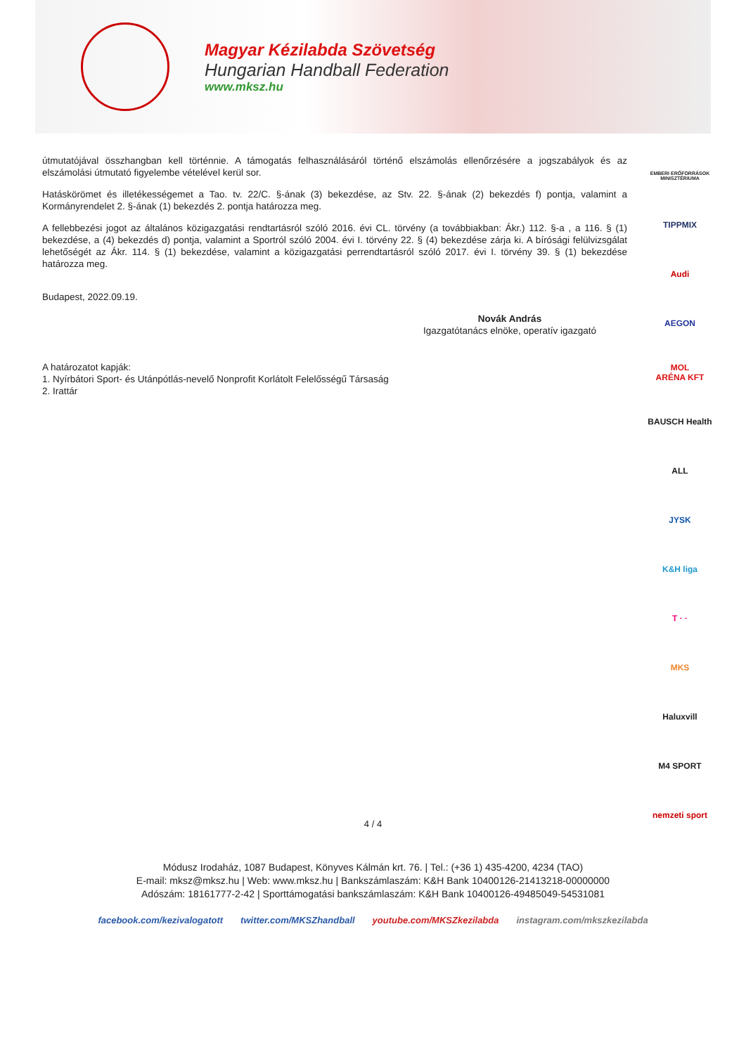Magyar Kézilabda Szövetség
Hungarian Handball Federation
www.mksz.hu
útmutatójával összhangban kell történnie. A támogatás felhasználásáról történő elszámolás ellenőrzésére a jogszabályok és az elszámolási útmutató figyelembe vételével kerül sor.
Hatáskörömet és illetékességemet a Tao. tv. 22/C. §-ának (3) bekezdése, az Stv. 22. §-ának (2) bekezdés f) pontja, valamint a Kormányrendelet 2. §-ának (1) bekezdés 2. pontja határozza meg.
A fellebbezési jogot az általános közigazgatási rendtartásról szóló 2016. évi CL. törvény (a továbbiakban: Ákr.) 112. §-a , a 116. § (1) bekezdése, a (4) bekezdés d) pontja, valamint a Sportról szóló 2004. évi I. törvény 22. § (4) bekezdése zárja ki. A bírósági felülvizsgálat lehetőségét az Ákr. 114. § (1) bekezdése, valamint a közigazgatási perrendtartásról szóló 2017. évi I. törvény 39. § (1) bekezdése határozza meg.
Budapest, 2022.09.19.
Novák András
Igazgatótanács elnöke, operatív igazgató
A határozatot kapják:
1. Nyírbátori Sport- és Utánpótlás-nevelő Nonprofit Korlátolt Felelősségű Társaság
2. Irattár
EMBERI ERŐFORRÁSOK MINISZTÉRIUMA
TIPPMIX
Audi
AEGON
MOL
ARÉNA KFT
BAUSCH Health
ALL
JYSK
K&H liga
T · ·
MKS
Haluxvill
M4 SPORT
nemzeti sport
4 / 4
Módusz Irodaház, 1087 Budapest, Könyves Kálmán krt. 76. | Tel.: (+36 1) 435-4200, 4234 (TAO)
E-mail: mksz@mksz.hu | Web: www.mksz.hu | Bankszámlaszám: K&H Bank 10400126-21413218-00000000
Adószám: 18161777-2-42 | Sporttámogatási bankszámlaszám: K&H Bank 10400126-49485049-54531081
facebook.com/kezivalogatott twitter.com/MKSZhandball youtube.com/MKSZkezilabda instagram.com/mkszkezilabda